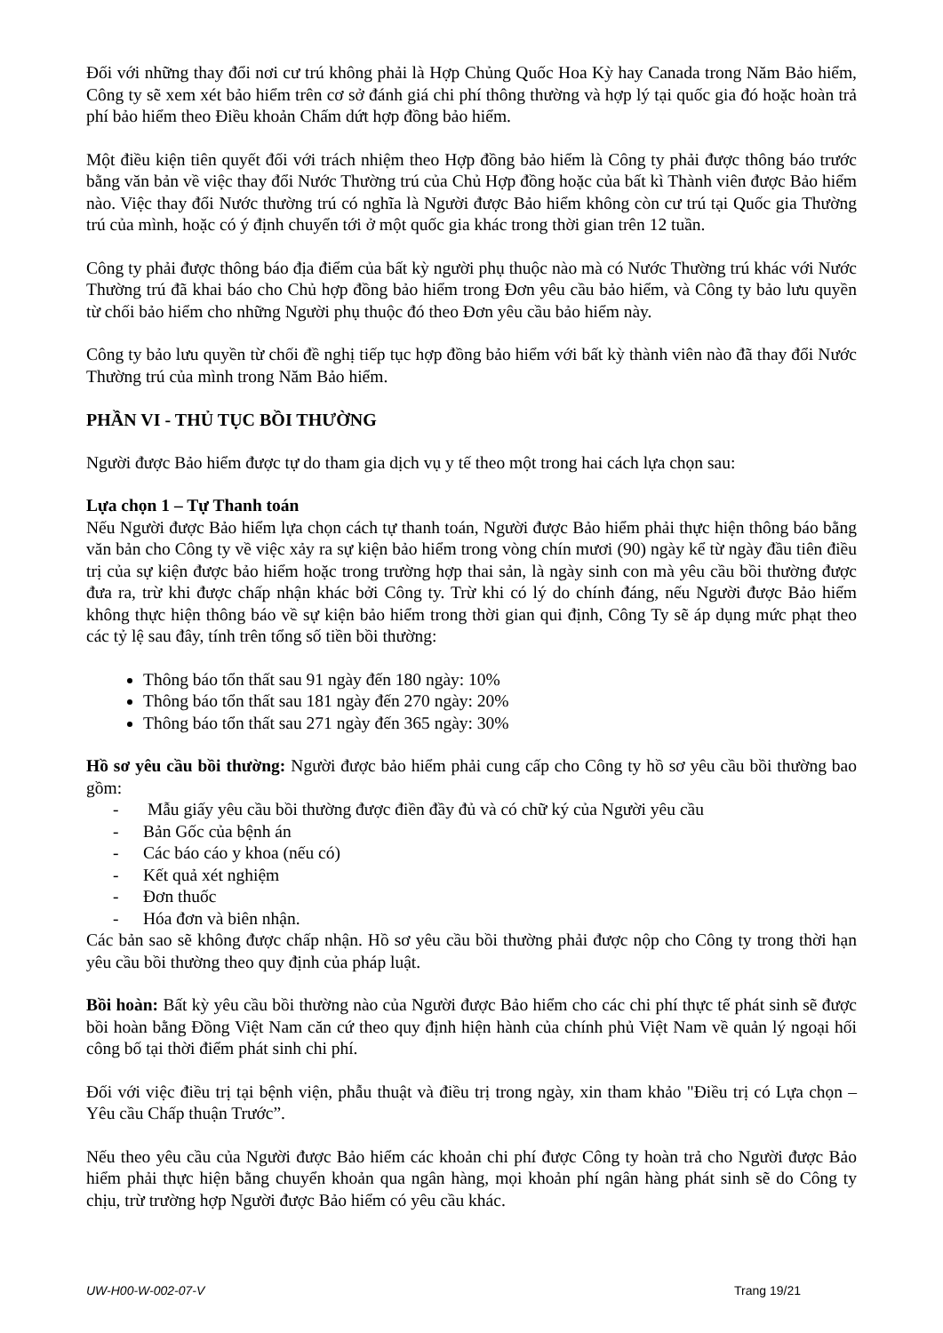Đối với những thay đổi nơi cư trú không phải là Hợp Chủng Quốc Hoa Kỳ hay Canada trong Năm Bảo hiểm, Công ty sẽ xem xét bảo hiểm trên cơ sở đánh giá chi phí thông thường và hợp lý tại quốc gia đó hoặc hoàn trả phí bảo hiểm theo Điều khoản Chấm dứt hợp đồng bảo hiểm.
Một điều kiện tiên quyết đối với trách nhiệm theo Hợp đồng bảo hiểm là Công ty phải được thông báo trước bằng văn bản về việc thay đổi Nước Thường trú của Chủ Hợp đồng hoặc của bất kì Thành viên được Bảo hiểm nào. Việc thay đổi Nước thường trú có nghĩa là Người được Bảo hiểm không còn cư trú tại Quốc gia Thường trú của mình, hoặc có ý định chuyển tới ở một quốc gia khác trong thời gian trên 12 tuần.
Công ty phải được thông báo địa điểm của bất kỳ người phụ thuộc nào mà có Nước Thường trú khác với Nước Thường trú đã khai báo cho Chủ hợp đồng bảo hiểm trong Đơn yêu cầu bảo hiểm, và Công ty bảo lưu quyền từ chối bảo hiểm cho những Người phụ thuộc đó theo Đơn yêu cầu bảo hiểm này.
Công ty bảo lưu quyền từ chối đề nghị tiếp tục hợp đồng bảo hiểm với bất kỳ thành viên nào đã thay đổi Nước Thường trú của mình trong Năm Bảo hiểm.
PHẦN VI - THỦ TỤC BỒI THƯỜNG
Người được Bảo hiểm được tự do tham gia dịch vụ y tế theo một trong hai cách lựa chọn sau:
Lựa chọn 1 – Tự Thanh toán
Nếu Người được Bảo hiểm lựa chọn cách tự thanh toán, Người được Bảo hiểm phải thực hiện thông báo bằng văn bản cho Công ty về việc xảy ra sự kiện bảo hiểm trong vòng chín mươi (90) ngày kể từ ngày đầu tiên điều trị của sự kiện được bảo hiểm hoặc trong trường hợp thai sản, là ngày sinh con mà yêu cầu bồi thường được đưa ra, trừ khi được chấp nhận khác bởi Công ty. Trừ khi có lý do chính đáng, nếu Người được Bảo hiểm không thực hiện thông báo về sự kiện bảo hiểm trong thời gian qui định, Công Ty sẽ áp dụng mức phạt theo các tỷ lệ sau đây, tính trên tổng số tiền bồi thường:
Thông báo tổn thất sau 91 ngày đến 180 ngày: 10%
Thông báo tổn thất sau 181 ngày đến 270 ngày: 20%
Thông báo tổn thất sau 271 ngày đến 365 ngày: 30%
Hồ sơ yêu cầu bồi thường: Người được bảo hiểm phải cung cấp cho Công ty hồ sơ yêu cầu bồi thường bao gồm:
- Mẫu giấy yêu cầu bồi thường được điền đầy đủ và có chữ ký của Người yêu cầu
- Bản Gốc của bệnh án
- Các báo cáo y khoa (nếu có)
- Kết quả xét nghiệm
- Đơn thuốc
- Hóa đơn và biên nhận.
Các bản sao sẽ không được chấp nhận. Hồ sơ yêu cầu bồi thường phải được nộp cho Công ty trong thời hạn yêu cầu bồi thường theo quy định của pháp luật.
Bồi hoàn: Bất kỳ yêu cầu bồi thường nào của Người được Bảo hiểm cho các chi phí thực tế phát sinh sẽ được bồi hoàn bằng Đồng Việt Nam căn cứ theo quy định hiện hành của chính phủ Việt Nam về quản lý ngoại hối công bố tại thời điểm phát sinh chi phí.
Đối với việc điều trị tại bệnh viện, phẫu thuật và điều trị trong ngày, xin tham khảo "Điều trị có Lựa chọn – Yêu cầu Chấp thuận Trước”.
Nếu theo yêu cầu của Người được Bảo hiểm các khoản chi phí được Công ty hoàn trả cho Người được Bảo hiểm phải thực hiện bằng chuyển khoản qua ngân hàng, mọi khoản phí ngân hàng phát sinh sẽ do Công ty chịu, trừ trường hợp Người được Bảo hiểm có yêu cầu khác.
UW-H00-W-002-07-V Trang 19/21